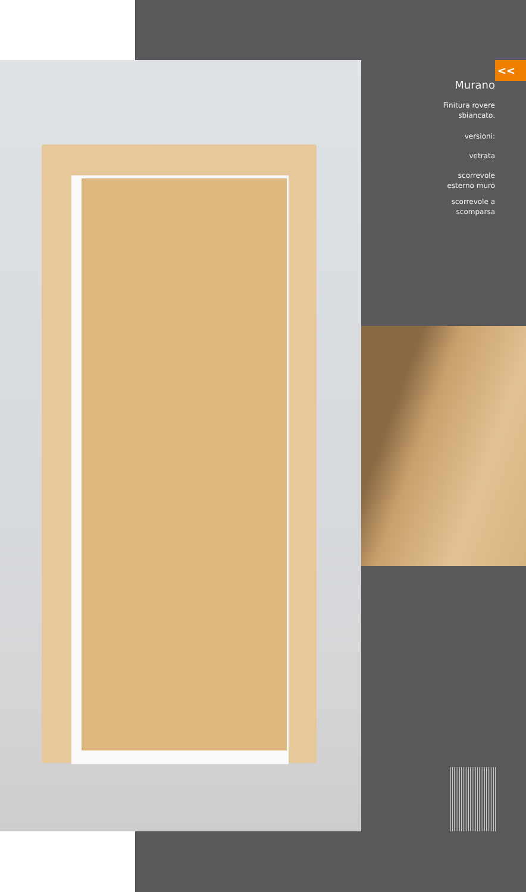<<
Murano
Finitura rovere
sbiancato.
versioni:
vetrata
scorrevole
esterno muro
scorrevole a
scomparsa